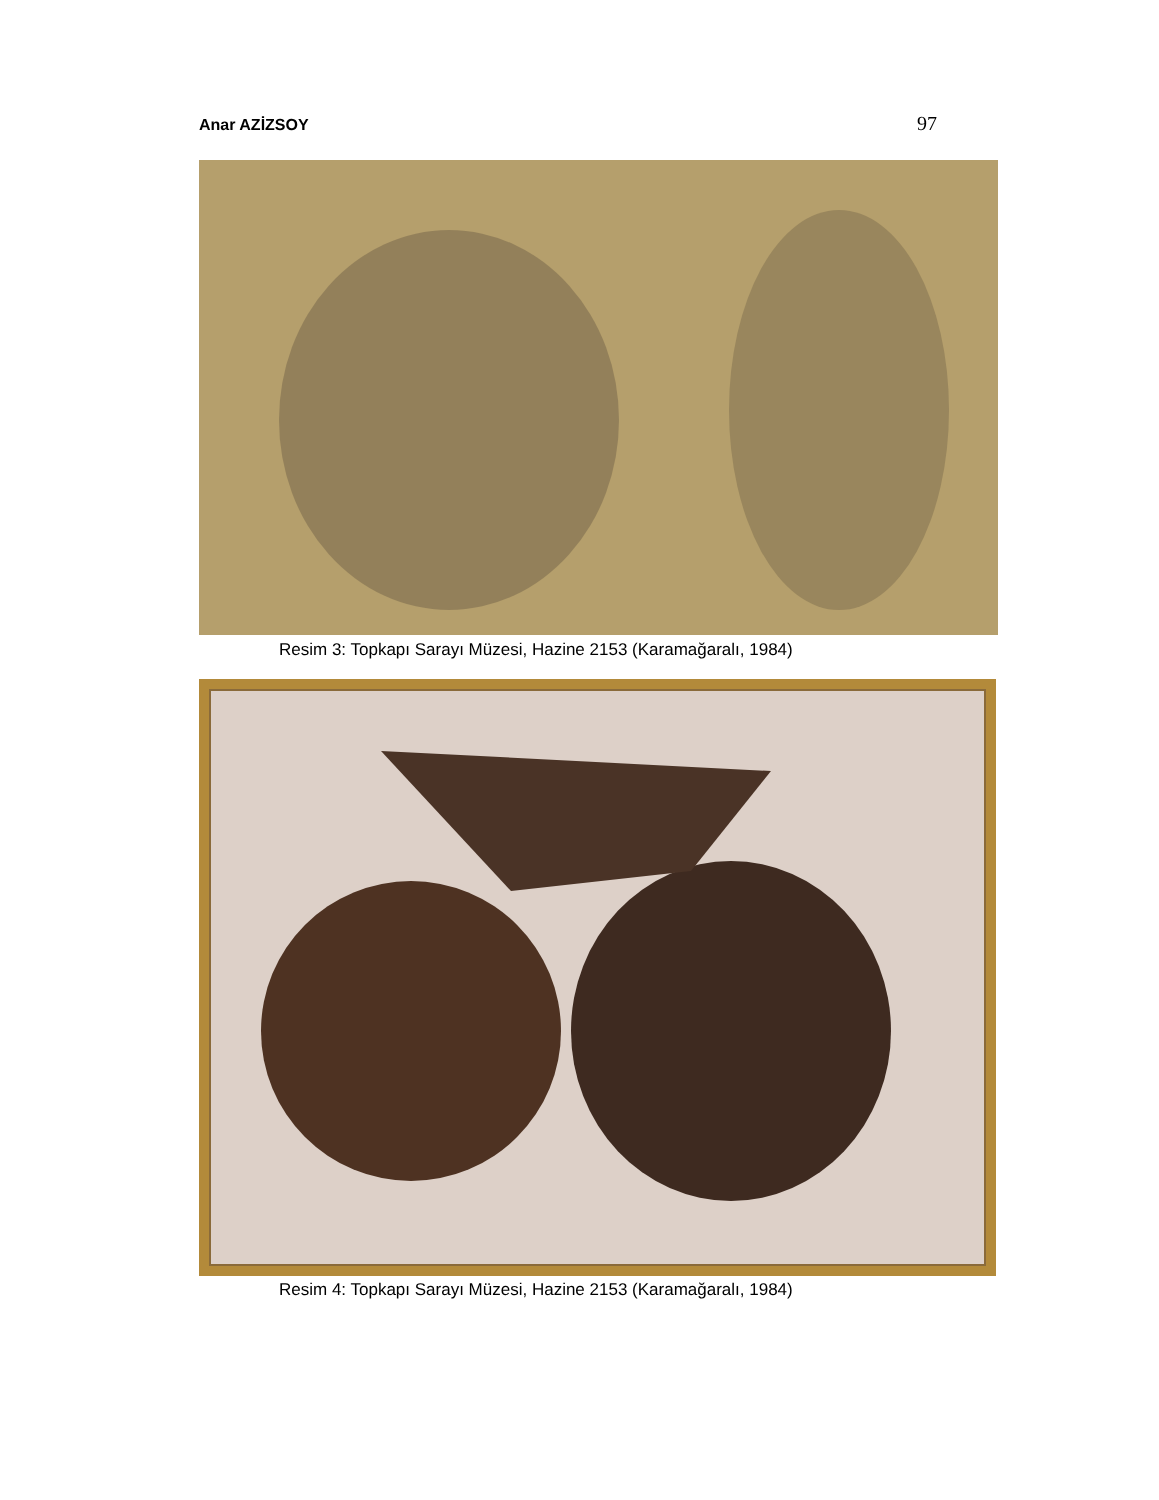Anar AZİZSOY 97
Resim 3: Topkapı Sarayı Müzesi, Hazine 2153 (Karamağaralı, 1984)
Resim 4: Topkapı Sarayı Müzesi, Hazine 2153 (Karamağaralı, 1984)